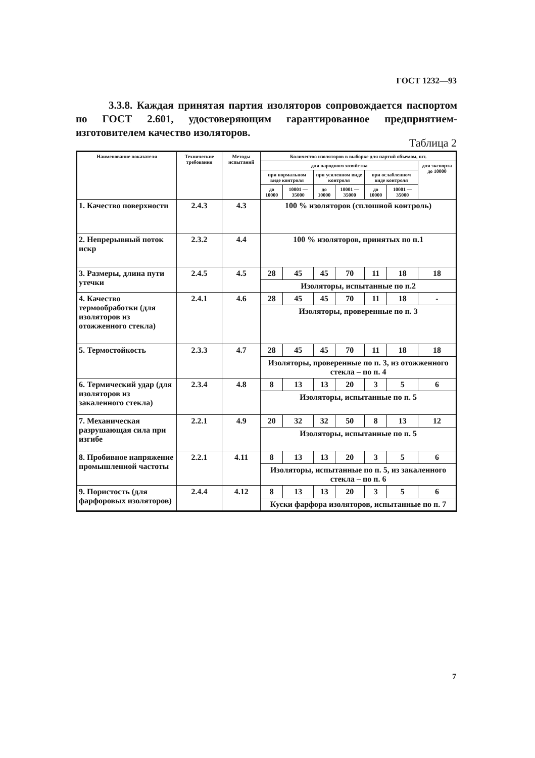ГОСТ 1232—93
3.3.8. Каждая принятая партия изоляторов сопровождается паспортом по ГОСТ 2.601, удостоверяющим гарантированное предприятием-изготовителем качество изоляторов.
Таблица 2
| Наименование показателя | Технические требования | Методы испытаний | Количество изоляторов в выборке для партий объемом, шт. | | | | | | |
| --- | --- | --- | --- | --- | --- | --- | --- | --- | --- |
| | | | для народного хозяйства | | | | | | для экспорта до 10000 |
| | | | при нормальном виде контроля | | при усиленном виде контроля | | при ослабленном виде контроля | | |
| | | | до 10000 | 10001 — 35000 | до 10000 | 10001 — 35000 | до 10000 | 10001 — 35000 | |
| 1. Качество поверхности | 2.4.3 | 4.3 | 100 % изоляторов (сплошной контроль) | | | | | | |
| 2. Непрерывный поток искр | 2.3.2 | 4.4 | 100 % изоляторов, принятых по п.1 | | | | | | |
| 3. Размеры, длина пути утечки | 2.4.5 | 4.5 | 28 | 45 | 45 | 70 | 11 | 18 | 18 |
| | | | Изоляторы, испытанные по п.2 | | | | | | |
| 4. Качество термообработки (для изоляторов из отожженного стекла) | 2.4.1 | 4.6 | 28 | 45 | 45 | 70 | 11 | 18 | - |
| | | | Изоляторы, проверенные по п. 3 | | | | | | |
| 5. Термостойкость | 2.3.3 | 4.7 | 28 | 45 | 45 | 70 | 11 | 18 | 18 |
| | | | Изоляторы, проверенные по п. 3, из отожженного стекла – по п. 4 | | | | | | |
| 6. Термический удар (для изоляторов из закаленного стекла) | 2.3.4 | 4.8 | 8 | 13 | 13 | 20 | 3 | 5 | 6 |
| | | | Изоляторы, испытанные по п. 5 | | | | | | |
| 7. Механическая разрушающая сила при изгибе | 2.2.1 | 4.9 | 20 | 32 | 32 | 50 | 8 | 13 | 12 |
| | | | Изоляторы, испытанные по п. 5 | | | | | | |
| 8. Пробивное напряжение промышленной частоты | 2.2.1 | 4.11 | 8 | 13 | 13 | 20 | 3 | 5 | 6 |
| | | | Изоляторы, испытанные по п. 5, из закаленного стекла – по п. 6 | | | | | | |
| 9. Пористость (для фарфоровых изоляторов) | 2.4.4 | 4.12 | 8 | 13 | 13 | 20 | 3 | 5 | 6 |
| | | | Куски фарфора изоляторов, испытанные по п. 7 | | | | | | |
7